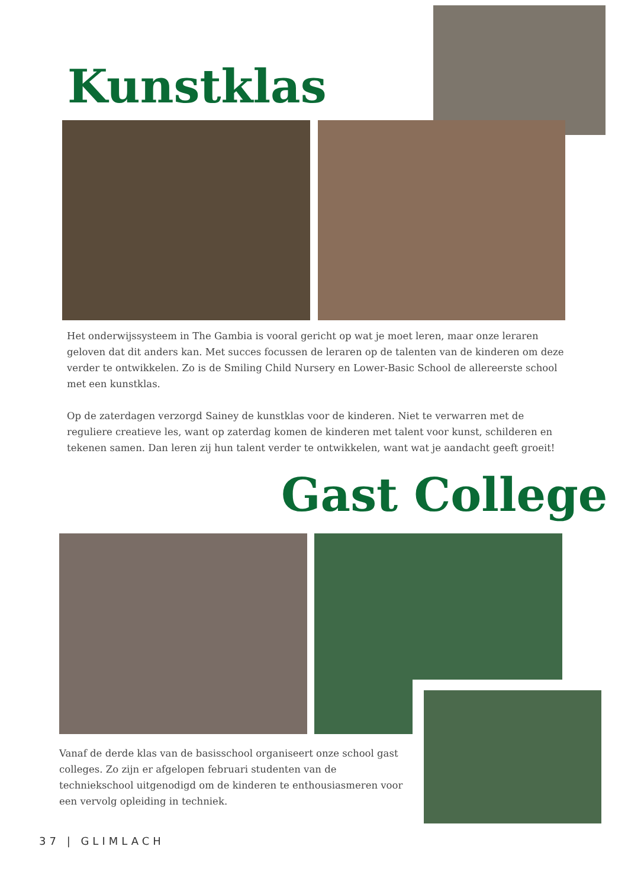Kunstklas
Het onderwijssysteem in The Gambia is vooral gericht op wat je moet leren, maar onze leraren geloven dat dit anders kan. Met succes focussen de leraren op de talenten van de kinderen om deze verder te ontwikkelen. Zo is de Smiling Child Nursery en Lower-Basic School de allereerste school met een kunstklas.
Op de zaterdagen verzorgd Sainey de kunstklas voor de kinderen. Niet te verwarren met de reguliere creatieve les, want op zaterdag komen de kinderen met talent voor kunst, schilderen en tekenen samen. Dan leren zij hun talent verder te ontwikkelen, want wat je aandacht geeft groeit!
Gast College
Vanaf de derde klas van de basisschool organiseert onze school gast colleges. Zo zijn er afgelopen februari studenten van de techniekschool uitgenodigd om de kinderen te enthousiasmeren voor een vervolg opleiding in techniek.
37 | GLIMLACH